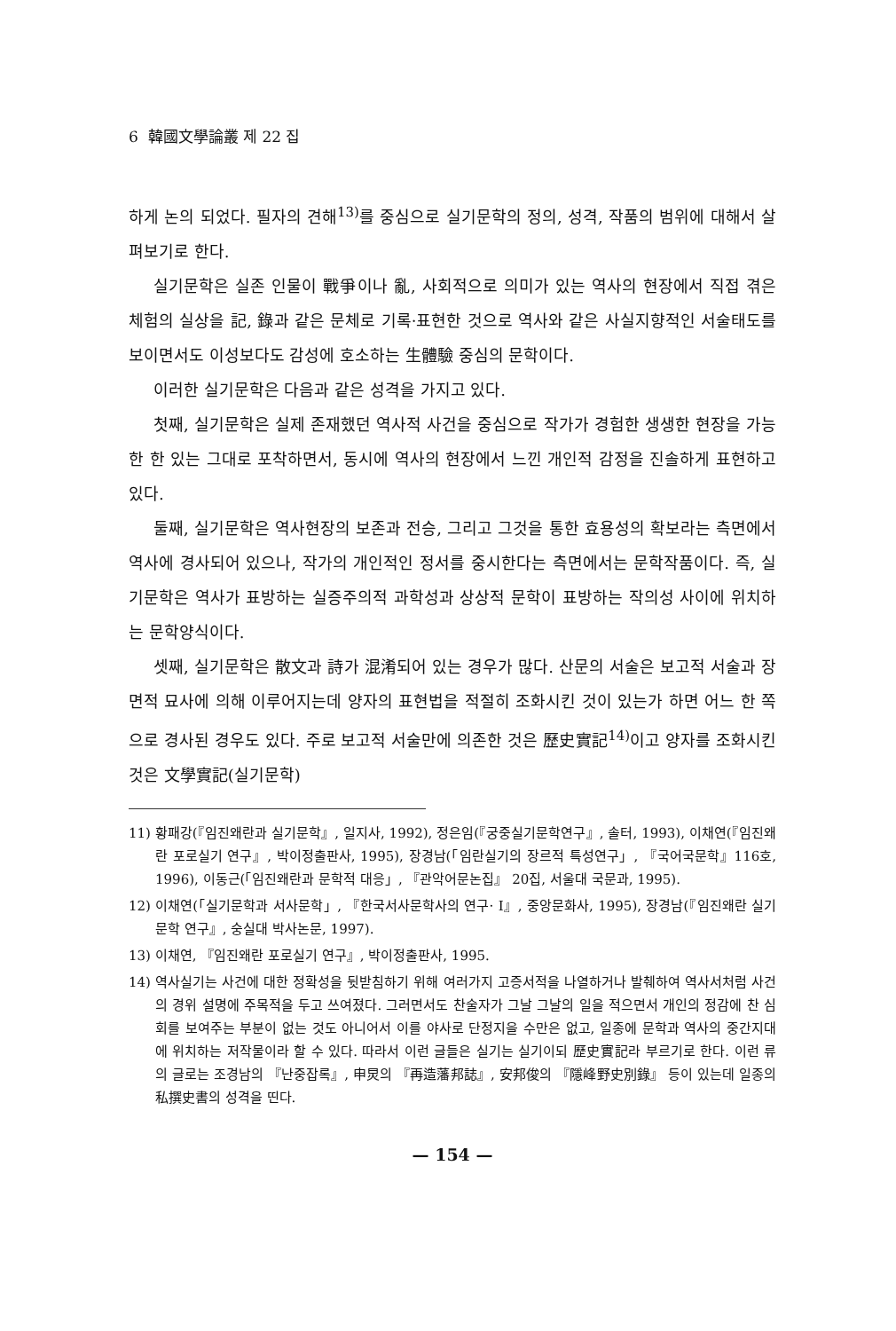6 韓國文學論叢 제 22 집
하게 논의 되었다. 필자의 견해<sup>13)</sup>를 중심으로 실기문학의 정의, 성격, 작품의 범위에 대해서 살펴보기로 한다.
실기문학은 실존 인물이 戰爭이나 亂, 사회적으로 의미가 있는 역사의 현장에서 직접 겪은 체험의 실상을 記, 錄과 같은 문체로 기록·표현한 것으로 역사와 같은 사실지향적인 서술태도를 보이면서도 이성보다도 감성에 호소하는 生體驗 중심의 문학이다.
이러한 실기문학은 다음과 같은 성격을 가지고 있다.
첫째, 실기문학은 실제 존재했던 역사적 사건을 중심으로 작가가 경험한 생생한 현장을 가능한 한 있는 그대로 포착하면서, 동시에 역사의 현장에서 느낀 개인적 감정을 진솔하게 표현하고 있다.
둘째, 실기문학은 역사현장의 보존과 전승, 그리고 그것을 통한 효용성의 확보라는 측면에서 역사에 경사되어 있으나, 작가의 개인적인 정서를 중시한다는 측면에서는 문학작품이다. 즉, 실기문학은 역사가 표방하는 실증주의적 과학성과 상상적 문학이 표방하는 작의성 사이에 위치하는 문학양식이다.
셋째, 실기문학은 散文과 詩가 混淆되어 있는 경우가 많다. 산문의 서술은 보고적 서술과 장면적 묘사에 의해 이루어지는데 양자의 표현법을 적절히 조화시킨 것이 있는가 하면 어느 한 쪽으로 경사된 경우도 있다. 주로 보고적 서술만에 의존한 것은 歷史實記<sup>14)</sup>이고 양자를 조화시킨 것은 文學實記(실기문학)
11) 황패강(『임진왜란과 실기문학』, 일지사, 1992), 정은임(『궁중실기문학연구』, 솔터, 1993), 이채연(『임진왜란 포로실기 연구』, 박이정출판사, 1995), 장경남(「임란실기의 장르적 특성연구」, 『국어국문학』116호, 1996), 이동근(「임진왜란과 문학적 대응」, 『관악어문논집』 20집, 서울대 국문과, 1995).
12) 이채연(「실기문학과 서사문학」, 『한국서사문학사의 연구· Ⅰ』, 중앙문화사, 1995), 장경남(『임진왜란 실기문학 연구』, 숭실대 박사논문, 1997).
13) 이채연, 『임진왜란 포로실기 연구』, 박이정출판사, 1995.
14) 역사실기는 사건에 대한 정확성을 뒷받침하기 위해 여러가지 고증서적을 나열하거나 발췌하여 역사서처럼 사건의 경위 설명에 주목적을 두고 쓰여졌다. 그러면서도 찬술자가 그날 그날의 일을 적으면서 개인의 정감에 찬 심회를 보여주는 부분이 없는 것도 아니어서 이를 야사로 단정지을 수만은 없고, 일종에 문학과 역사의 중간지대에 위치하는 저작물이라 할 수 있다. 따라서 이런 글들은 실기는 실기이되 歷史實記라 부르기로 한다. 이런 류의 글로는 조경남의 『난중잡록』, 申炅의 『再造藩邦誌』, 安邦俊의 『隱峰野史別錄』 등이 있는데 일종의 私撰史書의 성격을 띤다.
— 154 —